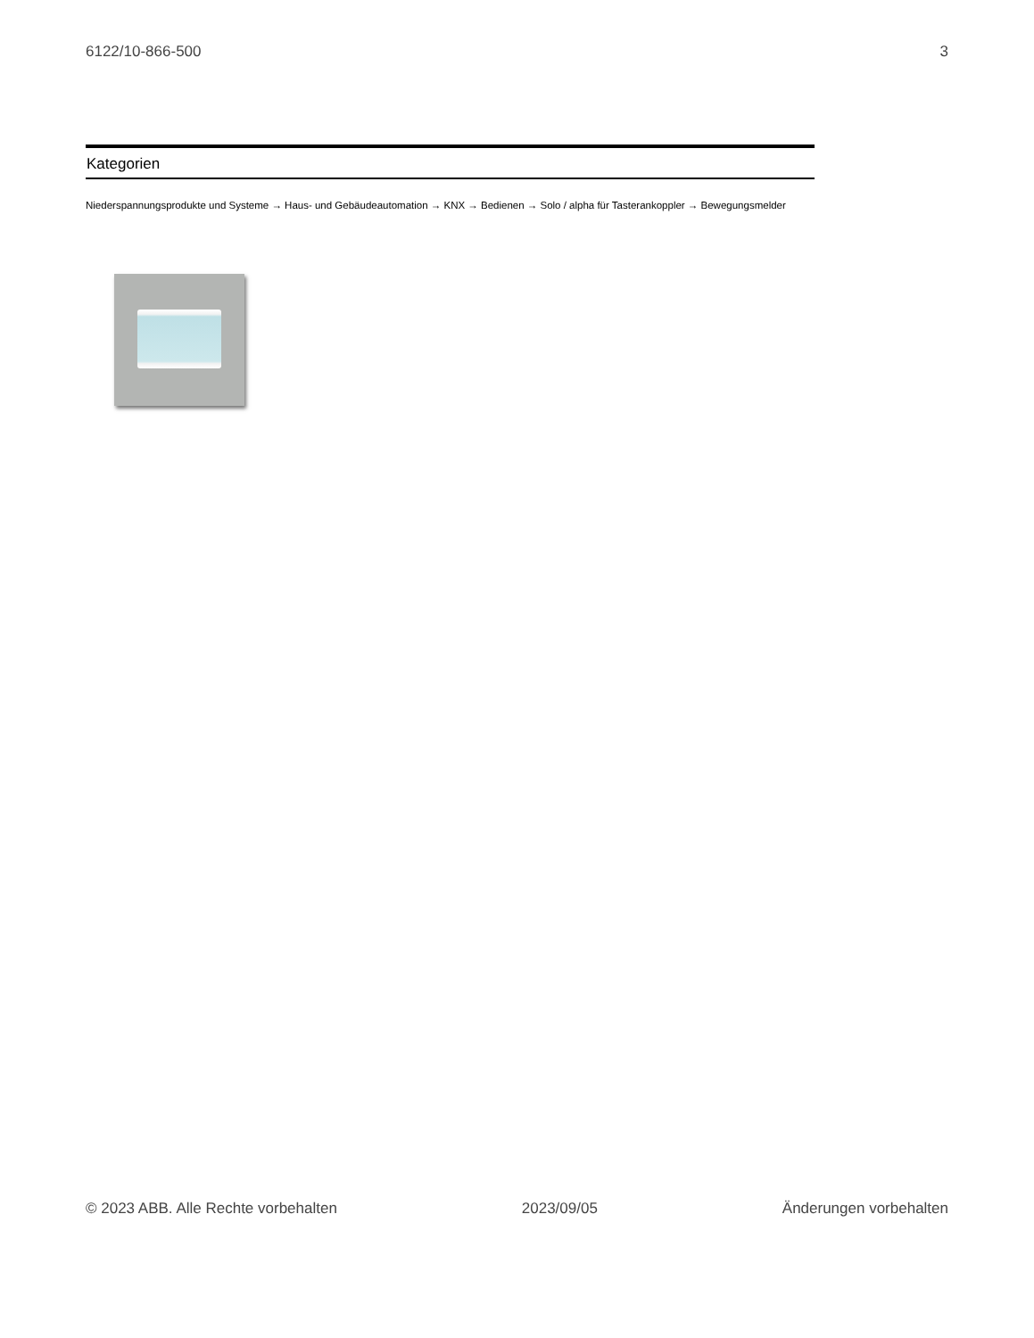6122/10-866-500 3
Kategorien
Niederspannungsprodukte und Systeme → Haus- und Gebäudeautomation → KNX → Bedienen → Solo / alpha für Tasterankoppler → Bewegungsmelder
© 2023 ABB. Alle Rechte vorbehalten 2023/09/05 Änderungen vorbehalten